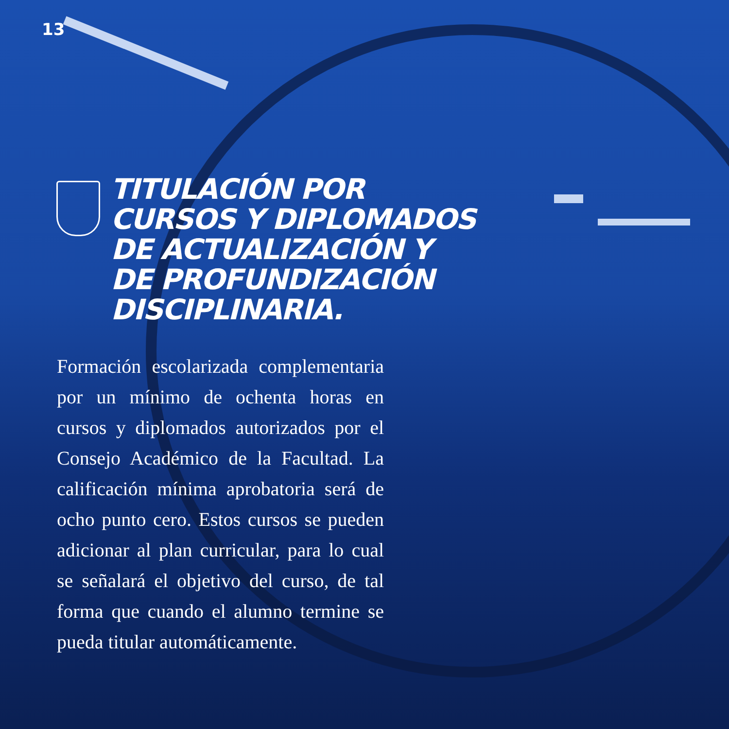13
TITULACIÓN POR
CURSOS Y DIPLOMADOS
DE ACTUALIZACIÓN Y
DE PROFUNDIZACIÓN
DISCIPLINARIA.
Formación escolarizada complementaria por un mínimo de ochenta horas en cursos y diplomados autorizados por el Consejo Académico de la Facultad. La calificación mínima aprobatoria será de ocho punto cero. Estos cursos se pueden adicionar al plan curricular, para lo cual se señalará el objetivo del curso, de tal forma que cuando el alumno termine se pueda titular automáticamente.